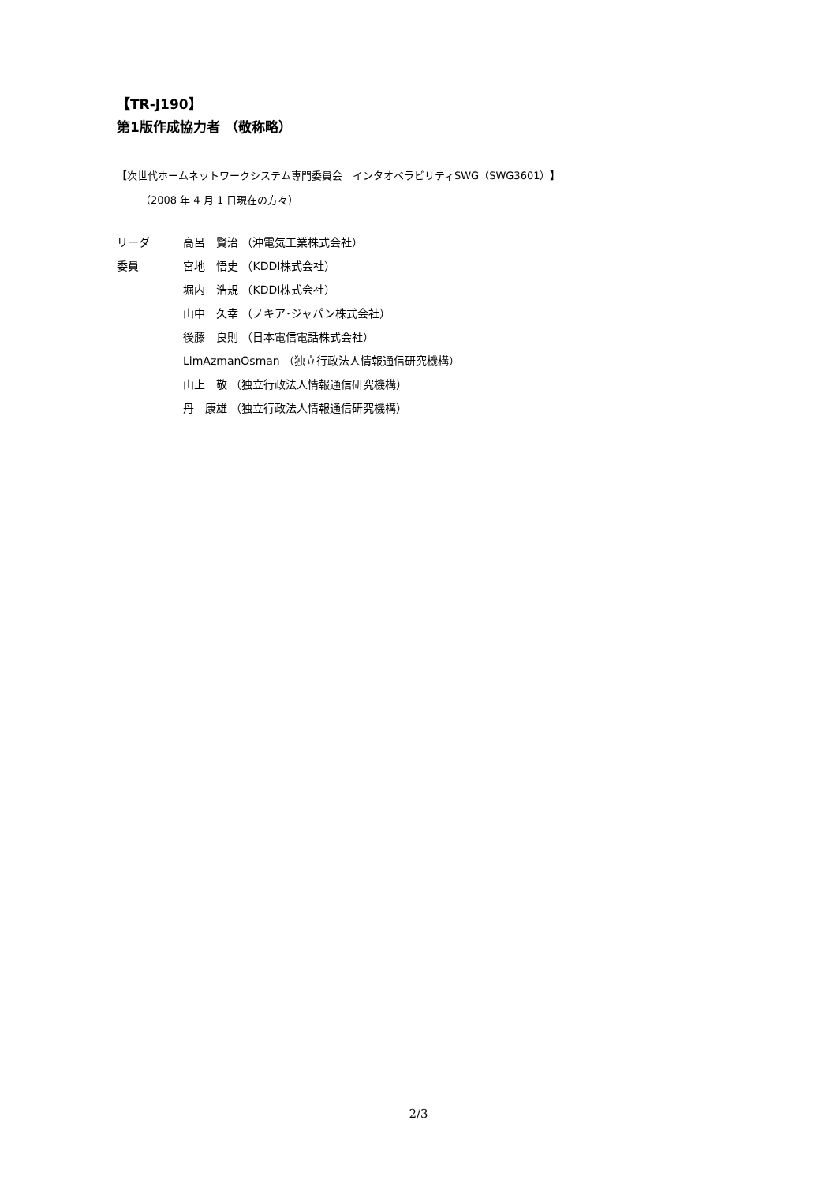【TR-J190】
第1版作成協力者 （敬称略）
【次世代ホームネットワークシステム専門委員会　インタオペラビリティSWG（SWG3601）】
（2008 年 4 月 1 日現在の方々）
リーダ 高呂　賢治 （沖電気工業株式会社）
委員 宮地　悟史 （KDDI株式会社）
堀内　浩規 （KDDI株式会社）
山中　久幸 （ノキア･ジャパン株式会社）
後藤　良則 （日本電信電話株式会社）
LimAzmanOsman （独立行政法人情報通信研究機構）
山上　敬 （独立行政法人情報通信研究機構）
丹　康雄 （独立行政法人情報通信研究機構）
2/3